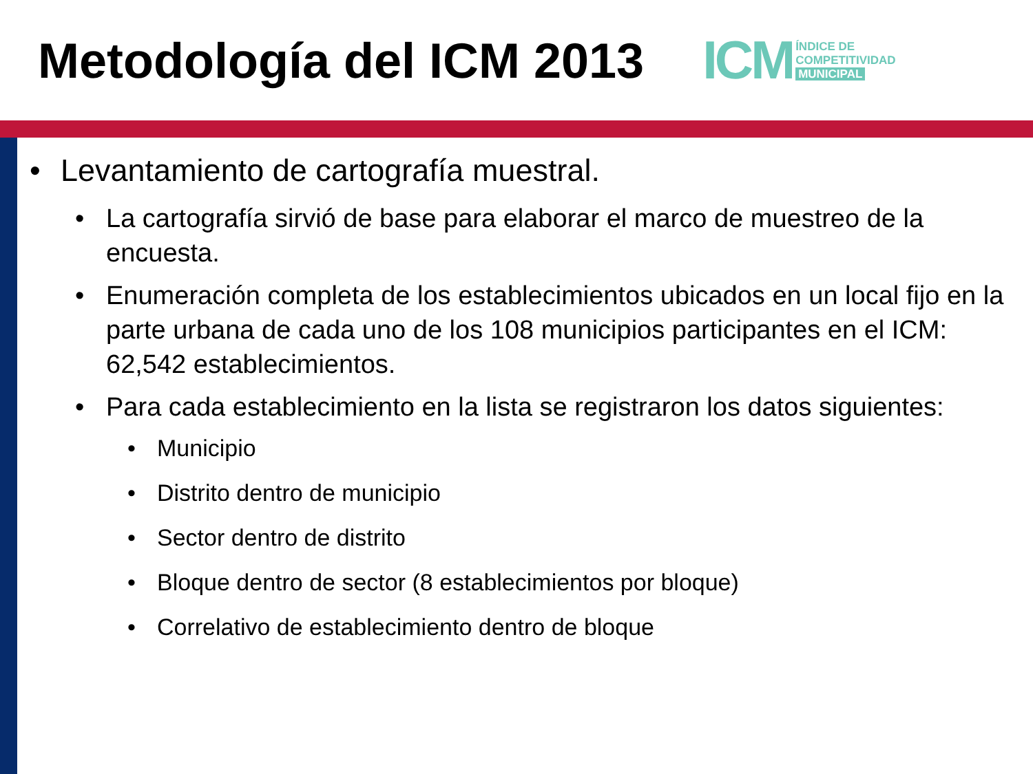Metodología del ICM 2013
ICM
ÍNDICE DE
COMPETITIVIDAD
MUNICIPAL
• Levantamiento de cartografía muestral.
• La cartografía sirvió de base para elaborar el marco de muestreo de la encuesta.
• Enumeración completa de los establecimientos ubicados en un local fijo en la parte urbana de cada uno de los 108 municipios participantes en el ICM: 62,542 establecimientos.
• Para cada establecimiento en la lista se registraron los datos siguientes:
• Municipio
• Distrito dentro de municipio
• Sector dentro de distrito
• Bloque dentro de sector (8 establecimientos por bloque)
• Correlativo de establecimiento dentro de bloque